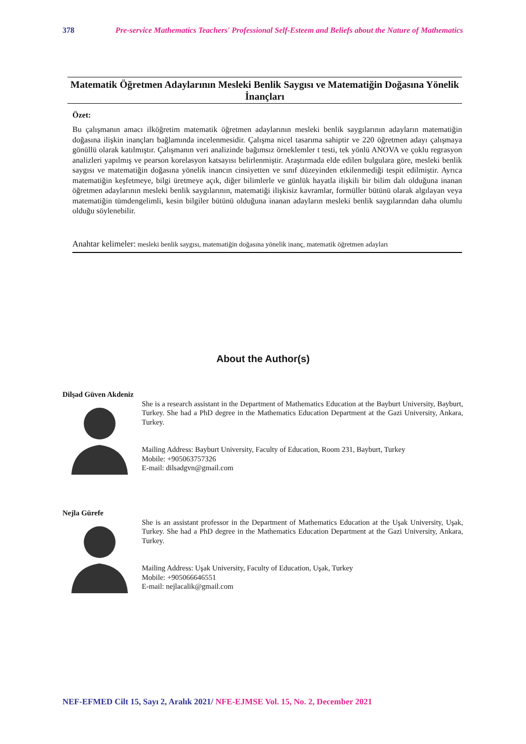378 Pre-service Mathematics Teachers' Professional Self-Esteem and Beliefs about the Nature of Mathematics
Matematik Öğretmen Adaylarının Mesleki Benlik Saygısı ve Matematiğin Doğasına Yönelik İnançları
Özet:
Bu çalışmanın amacı ilköğretim matematik öğretmen adaylarının mesleki benlik saygılarının adayların matematiğin doğasına ilişkin inançları bağlamında incelenmesidir. Çalışma nicel tasarıma sahiptir ve 220 öğretmen adayı çalışmaya gönüllü olarak katılmıştır. Çalışmanın veri analizinde bağımsız örneklemler t testi, tek yönlü ANOVA ve çoklu regrasyon analizleri yapılmış ve pearson korelasyon katsayısı belirlenmiştir. Araştırmada elde edilen bulgulara göre, mesleki benlik saygısı ve matematiğin doğasına yönelik inancın cinsiyetten ve sınıf düzeyinden etkilenmediği tespit edilmiştir. Ayrıca matematiğin keşfetmeye, bilgi üretmeye açık, diğer bilimlerle ve günlük hayatla ilişkili bir bilim dalı olduğuna inanan öğretmen adaylarının mesleki benlik saygılarının, matematiği ilişkisiz kavramlar, formüller bütünü olarak algılayan veya matematiğin tümdengelimli, kesin bilgiler bütünü olduğuna inanan adayların mesleki benlik saygılarından daha olumlu olduğu söylenebilir.
Anahtar kelimeler: mesleki benlik saygısı, matematiğin doğasına yönelik inanç, matematik öğretmen adayları
About the Author(s)
Dilşad Güven Akdeniz
She is a research assistant in the Department of Mathematics Education at the Bayburt University, Bayburt, Turkey. She had a PhD degree in the Mathematics Education Department at the Gazi University, Ankara, Turkey.
Mailing Address: Bayburt University, Faculty of Education, Room 231, Bayburt, Turkey
Mobile: +905063757326
E-mail: dilsadgvn@gmail.com
Nejla Gürefe
She is an assistant professor in the Department of Mathematics Education at the Uşak University, Uşak, Turkey. She had a PhD degree in the Mathematics Education Department at the Gazi University, Ankara, Turkey.
Mailing Address: Uşak University, Faculty of Education, Uşak, Turkey
Mobile: +905066646551
E-mail: nejlacalik@gmail.com
NEF-EFMED Cilt 15, Sayı 2, Aralık 2021/ NFE-EJMSE Vol. 15, No. 2, December 2021